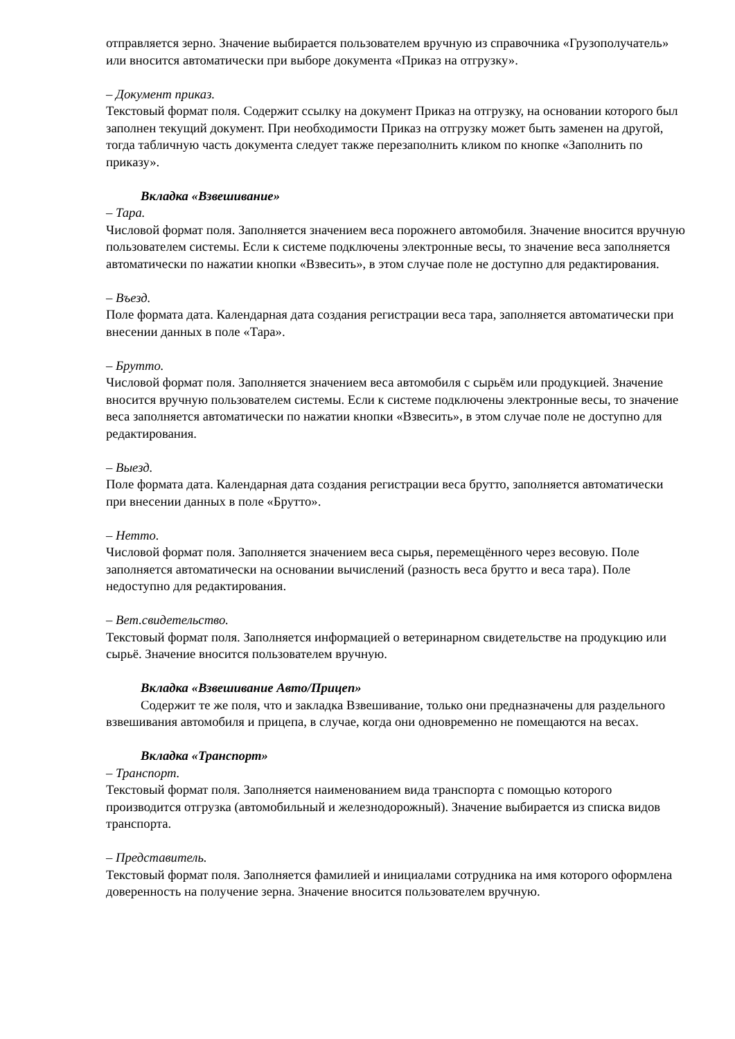отправляется зерно. Значение выбирается пользователем вручную из справочника «Грузополучатель» или вносится автоматически при выборе документа «Приказ на отгрузку».
– Документ приказ.
Текстовый формат поля. Содержит ссылку на документ Приказ на отгрузку, на основании которого был заполнен текущий документ. При необходимости Приказ на отгрузку может быть заменен на другой, тогда табличную часть документа следует также перезаполнить кликом по кнопке «Заполнить по приказу».
Вкладка «Взвешивание»
– Тара.
Числовой формат поля. Заполняется значением веса порожнего автомобиля. Значение вносится вручную пользователем системы. Если к системе подключены электронные весы, то значение веса заполняется автоматически по нажатии кнопки «Взвесить», в этом случае поле не доступно для редактирования.
– Въезд.
Поле формата дата. Календарная дата создания регистрации веса тара, заполняется автоматически при внесении данных в поле «Тара».
– Брутто.
Числовой формат поля. Заполняется значением веса автомобиля с сырьём или продукцией. Значение вносится вручную пользователем системы. Если к системе подключены электронные весы, то значение веса заполняется автоматически по нажатии кнопки «Взвесить», в этом случае поле не доступно для редактирования.
– Выезд.
Поле формата дата. Календарная дата создания регистрации веса брутто, заполняется автоматически при внесении данных в поле «Брутто».
– Нетто.
Числовой формат поля. Заполняется значением веса сырья, перемещённого через весовую. Поле заполняется автоматически на основании вычислений (разность веса брутто и веса тара). Поле недоступно для редактирования.
– Вет.свидетельство.
Текстовый формат поля. Заполняется информацией о ветеринарном свидетельстве на продукцию или сырьё. Значение вносится пользователем вручную.
Вкладка «Взвешивание Авто/Прицеп»
Содержит те же поля, что и закладка Взвешивание, только они предназначены для раздельного взвешивания автомобиля и прицепа, в случае, когда они одновременно не помещаются на весах.
Вкладка «Транспорт»
– Транспорт.
Текстовый формат поля. Заполняется наименованием вида транспорта с помощью которого производится отгрузка (автомобильный и железнодорожный). Значение выбирается из списка видов транспорта.
– Представитель.
Текстовый формат поля. Заполняется фамилией и инициалами сотрудника на имя которого оформлена доверенность на получение зерна. Значение вносится пользователем вручную.